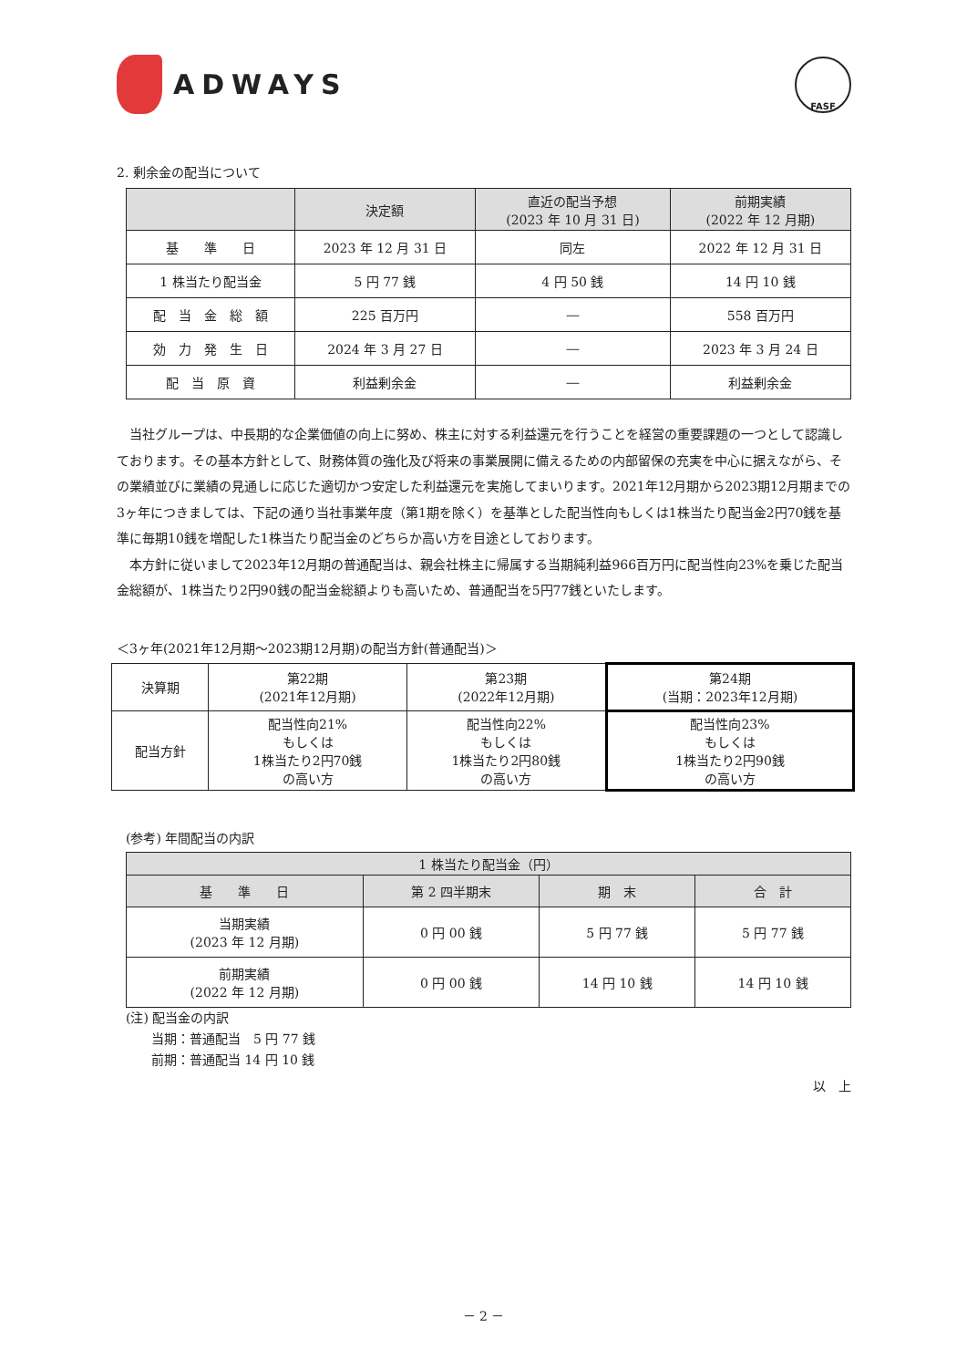ADWAYS
FASF
2. 剰余金の配当について
| | 決定額 | 直近の配当予想 (2023 年 10 月 31 日) | 前期実績 (2022 年 12 月期) |
| --- | --- | --- | --- |
| 基 準 日 | 2023 年 12 月 31 日 | 同左 | 2022 年 12 月 31 日 |
| 1 株当たり配当金 | 5 円 77 銭 | 4 円 50 銭 | 14 円 10 銭 |
| 配 当 金 総 額 | 225 百万円 | ― | 558 百万円 |
| 効 力 発 生 日 | 2024 年 3 月 27 日 | ― | 2023 年 3 月 24 日 |
| 配 当 原 資 | 利益剰余金 | ― | 利益剰余金 |
当社グループは、中長期的な企業価値の向上に努め、株主に対する利益還元を行うことを経営の重要課題の一つとして認識しております。その基本方針として、財務体質の強化及び将来の事業展開に備えるための内部留保の充実を中心に据えながら、その業績並びに業績の見通しに応じた適切かつ安定した利益還元を実施してまいります。2021年12月期から2023期12月期までの3ヶ年につきましては、下記の通り当社事業年度（第1期を除く）を基準とした配当性向もしくは1株当たり配当金2円70銭を基準に毎期10銭を増配した1株当たり配当金のどちらか高い方を目途としております。
本方針に従いまして2023年12月期の普通配当は、親会社株主に帰属する当期純利益966百万円に配当性向23%を乗じた配当金総額が、1株当たり2円90銭の配当金総額よりも高いため、普通配当を5円77銭といたします。
＜3ヶ年(2021年12月期～2023期12月期)の配当方針(普通配当)＞
| 決算期 | 第22期 (2021年12月期) | 第23期 (2022年12月期) | 第24期 (当期：2023年12月期) |
| 配当方針 | 配当性向21% もしくは 1株当たり2円70銭 の高い方 | 配当性向22% もしくは 1株当たり2円80銭 の高い方 | 配当性向23% もしくは 1株当たり2円90銭 の高い方 |
(参考) 年間配当の内訳
| 1 株当たり配当金（円） | | | |
| --- | --- | --- | --- |
| 基 準 日 | 第 2 四半期末 | 期 末 | 合 計 |
| 当期実績 (2023 年 12 月期) | 0 円 00 銭 | 5 円 77 銭 | 5 円 77 銭 |
| 前期実績 (2022 年 12 月期) | 0 円 00 銭 | 14 円 10 銭 | 14 円 10 銭 |
(注) 配当金の内訳
　　当期：普通配当　5 円 77 銭
　　前期：普通配当 14 円 10 銭
以　上
－ 2 －